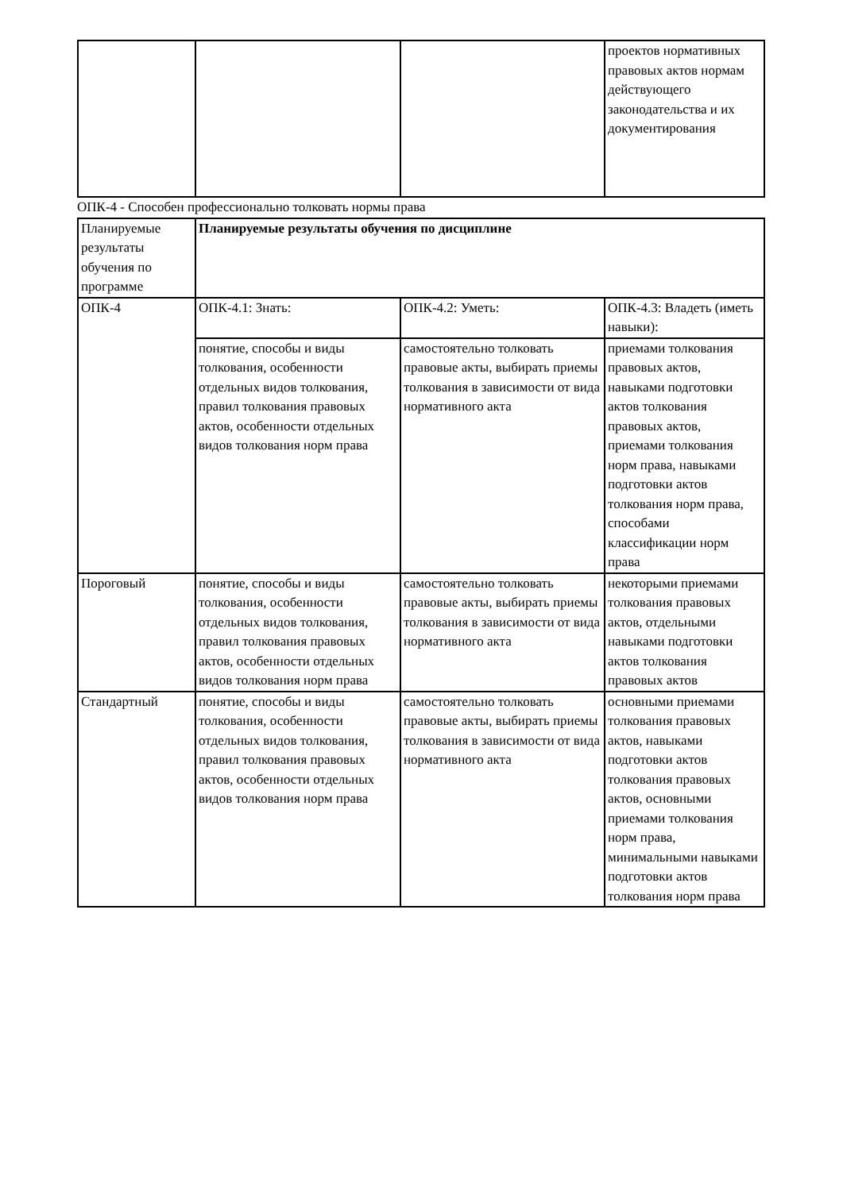| | | | проектов нормативных правовых актов нормам действующего законодательства и их документирования |
ОПК-4 - Способен профессионально толковать нормы права
| Планируемые результаты обучения по программе | Планируемые результаты обучения по дисциплине | | |
| ОПК-4 | ОПК-4.1: Знать: | ОПК-4.2: Уметь: | ОПК-4.3: Владеть (иметь навыки): |
| | понятие, способы и виды толкования, особенности отдельных видов толкования, правил толкования правовых актов, особенности отдельных видов толкования норм права | самостоятельно толковать правовые акты, выбирать приемы толкования в зависимости от вида нормативного акта | приемами толкования правовых актов, навыками подготовки актов толкования правовых актов, приемами толкования норм права, навыками подготовки актов толкования норм права, способами классификации норм права |
| Пороговый | понятие, способы и виды толкования, особенности отдельных видов толкования, правил толкования правовых актов, особенности отдельных видов толкования норм права | самостоятельно толковать правовые акты, выбирать приемы толкования в зависимости от вида нормативного акта | некоторыми приемами толкования правовых актов, отдельными навыками подготовки актов толкования правовых актов |
| Стандартный | понятие, способы и виды толкования, особенности отдельных видов толкования, правил толкования правовых актов, особенности отдельных видов толкования норм права | самостоятельно толковать правовые акты, выбирать приемы толкования в зависимости от вида нормативного акта | основными приемами толкования правовых актов, навыками подготовки актов толкования правовых актов, основными приемами толкования норм права, минимальными навыками подготовки актов толкования норм права |